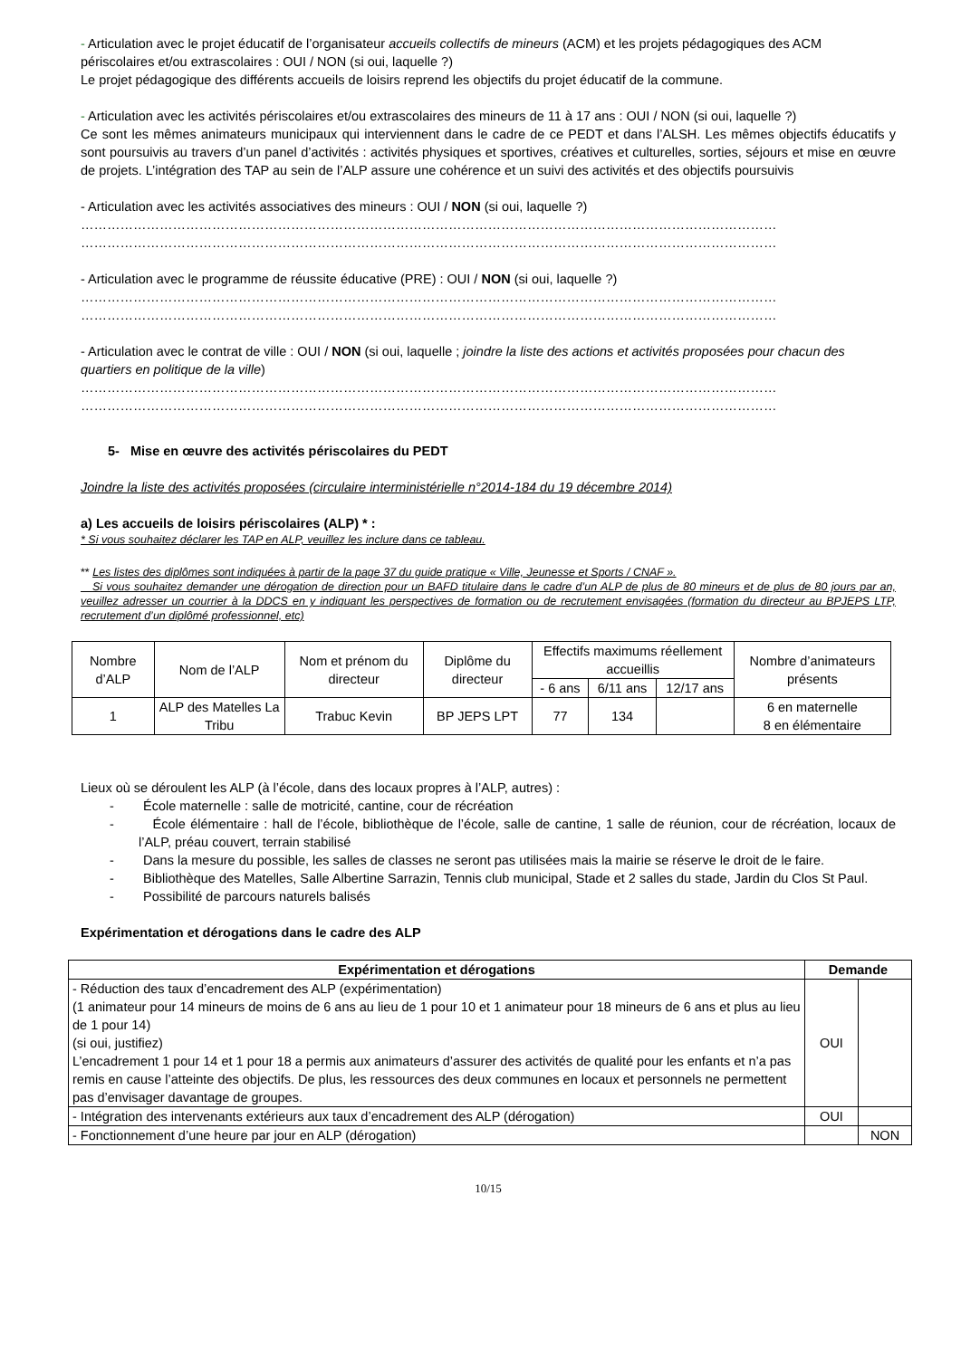- Articulation avec le projet éducatif de l’organisateur accueils collectifs de mineurs (ACM) et les projets pédagogiques des ACM périscolaires et/ou extrascolaires : OUI / NON (si oui, laquelle ?)
Le projet pédagogique des différents accueils de loisirs reprend les objectifs du projet éducatif de la commune.
- Articulation avec les activités périscolaires et/ou extrascolaires des mineurs de 11 à 17 ans : OUI / NON (si oui, laquelle ?)
Ce sont les mêmes animateurs municipaux qui interviennent dans le cadre de ce PEDT et dans l’ALSH. Les mêmes objectifs éducatifs y sont poursuivis au travers d’un panel d’activités : activités physiques et sportives, créatives et culturelles, sorties, séjours et mise en œuvre de projets. L’intégration des TAP au sein de l’ALP assure une cohérence et un suivi des activités et des objectifs poursuivis
- Articulation avec les activités associatives des mineurs : OUI / NON (si oui, laquelle ?)
……………………………………………………………………………………………………………………………………………
……………………………………………………………………………………………………………………………………………
- Articulation avec le programme de réussite éducative (PRE) : OUI / NON (si oui, laquelle ?)
……………………………………………………………………………………………………………………………………………
……………………………………………………………………………………………………………………………………………
- Articulation avec le contrat de ville : OUI / NON (si oui, laquelle ; joindre la liste des actions et activités proposées pour chacun des quartiers en politique de la ville)
……………………………………………………………………………………………………………………………………………
……………………………………………………………………………………………………………………………………………
5- Mise en œuvre des activités périscolaires du PEDT
Joindre la liste des activités proposées (circulaire interministérielle n°2014-184 du 19 décembre 2014)
a) Les accueils de loisirs périscolaires (ALP) * :
* Si vous souhaitez déclarer les TAP en ALP, veuillez les inclure dans ce tableau.
** Les listes des diplômes sont indiquées à partir de la page 37 du guide pratique « Ville, Jeunesse et Sports / CNAF ».
Si vous souhaitez demander une dérogation de direction pour un BAFD titulaire dans le cadre d’un ALP de plus de 80 mineurs et de plus de 80 jours par an, veuillez adresser un courrier à la DDCS en y indiquant les perspectives de formation ou de recrutement envisagées (formation du directeur au BPJEPS LTP, recrutement d’un diplômé professionnel, etc)
| Nombre d’ALP | Nom de l’ALP | Nom et prénom du directeur | Diplôme du directeur | Effectifs maximums réellement accueillis | | | Nombre d’animateurs présents |
| | | | | - 6 ans | 6/11 ans | 12/17 ans | |
| 1 | ALP des Matelles La Tribu | Trabuc Kevin | BP JEPS LPT | 77 | 134 | | 6 en maternelle 8 en élémentaire |
Lieux où se déroulent les ALP (à l’école, dans des locaux propres à l’ALP, autres) :
- École maternelle : salle de motricité, cantine, cour de récréation
- École élémentaire : hall de l’école, bibliothèque de l’école, salle de cantine, 1 salle de réunion, cour de récréation, locaux de l’ALP, préau couvert, terrain stabilisé
- Dans la mesure du possible, les salles de classes ne seront pas utilisées mais la mairie se réserve le droit de le faire.
- Bibliothèque des Matelles, Salle Albertine Sarrazin, Tennis club municipal, Stade et 2 salles du stade, Jardin du Clos St Paul.
- Possibilité de parcours naturels balisés
Expérimentation et dérogations dans le cadre des ALP
| Expérimentation et dérogations | Demande | |
| --- | --- | --- |
| - Réduction des taux d’encadrement des ALP (expérimentation) (1 animateur pour 14 mineurs de moins de 6 ans au lieu de 1 pour 10 et 1 animateur pour 18 mineurs de 6 ans et plus au lieu de 1 pour 14) (si oui, justifiez) L’encadrement 1 pour 14 et 1 pour 18 a permis aux animateurs d’assurer des activités de qualité pour les enfants et n’a pas remis en cause l’atteinte des objectifs. De plus, les ressources des deux communes en locaux et personnels ne permettent pas d’envisager davantage de groupes. | OUI | |
| - Intégration des intervenants extérieurs aux taux d’encadrement des ALP (dérogation) | OUI | |
| - Fonctionnement d’une heure par jour en ALP (dérogation) | | NON |
10/15